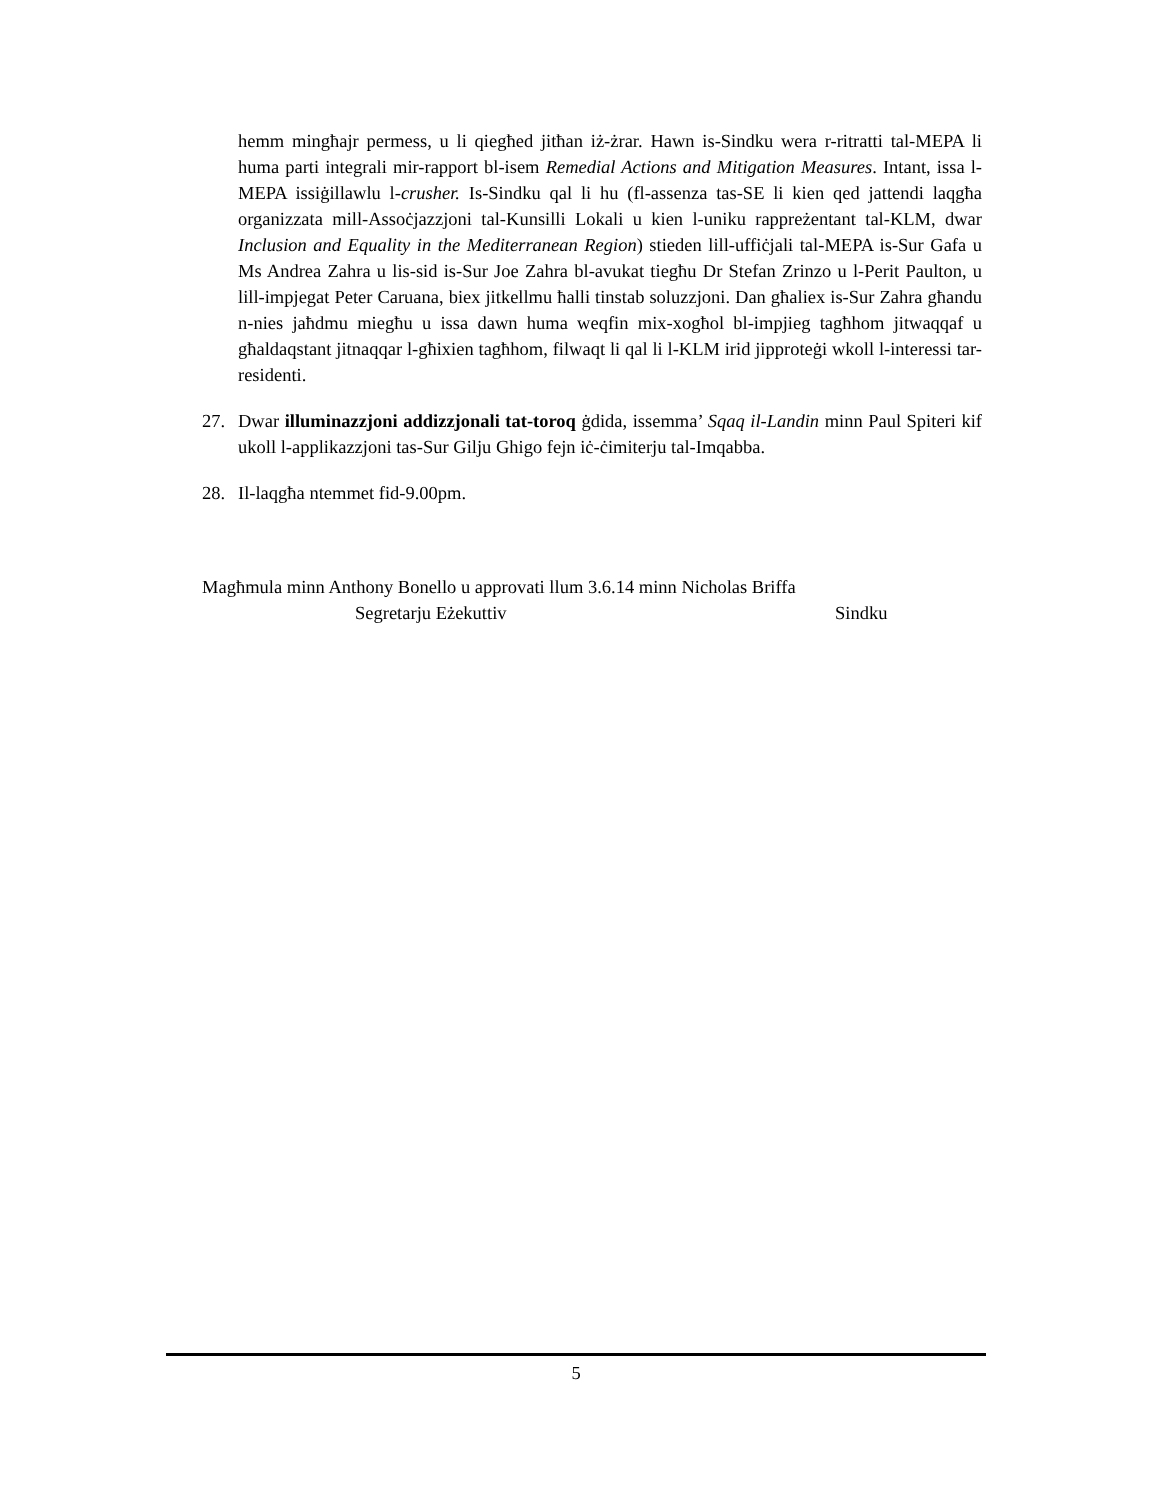hemm mingħajr permess, u li qiegħed jitħan iż-żrar. Hawn is-Sindku wera r-ritratti tal-MEPA li huma parti integrali mir-rapport bl-isem Remedial Actions and Mitigation Measures. Intant, issa l-MEPA issiġillawlu l-crusher. Is-Sindku qal li hu (fl-assenza tas-SE li kien qed jattendi laqgħa organizzata mill-Assoċjazzjoni tal-Kunsilli Lokali u kien l-uniku rappreżentant tal-KLM, dwar Inclusion and Equality in the Mediterranean Region) stieden lill-uffiċjali tal-MEPA is-Sur Gafa u Ms Andrea Zahra u lis-sid is-Sur Joe Zahra bl-avukat tiegħu Dr Stefan Zrinzo u l-Perit Paulton, u lill-impjegat Peter Caruana, biex jitkellmu ħalli tinstab soluzzjoni. Dan għaliex is-Sur Zahra għandu n-nies jaħdmu miegħu u issa dawn huma weqfin mix-xogħol bl-impjieg tagħhom jitwaqqaf u għaldaqstant jitnaqqar l-għixien tagħhom, filwaqt li qal li l-KLM irid jipproteġi wkoll l-interessi tar-residenti.
27. Dwar illuminazzjoni addizzjonali tat-toroq ġdida, issemma’ Sqaq il-Landin minn Paul Spiteri kif ukoll l-applikazzjoni tas-Sur Gilju Ghigo fejn iċ-ċimiterju tal-Imqabba.
28. Il-laqgħa ntemmet fid-9.00pm.
Magħmula minn Anthony Bonello u approvati llum 3.6.14 minn Nicholas Briffa
Segretarju Eżekuttiv Sindku
5